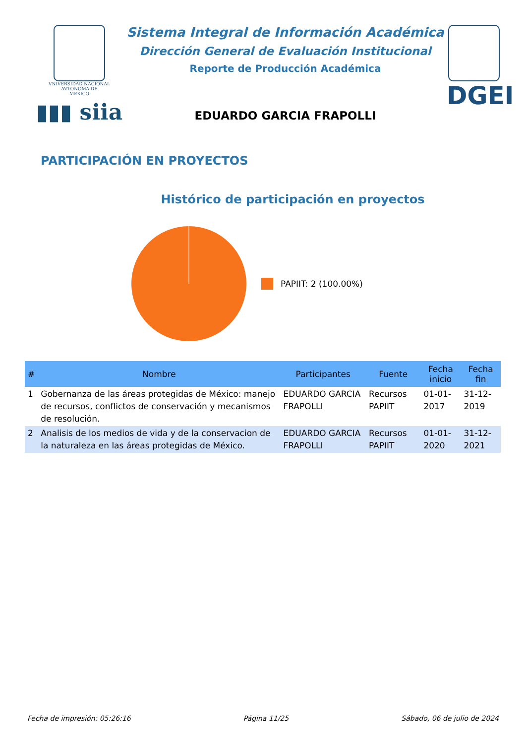VNIVERSIDAD NACIONAL
AVTONOMA DE
MEXICO
▮▮▮ siia
Sistema Integral de Información Académica
Dirección General de Evaluación Institucional
Reporte de Producción Académica
EDUARDO GARCIA FRAPOLLI
DGEI
PARTICIPACIÓN EN PROYECTOS
Histórico de participación en proyectos
PAPIIT: 2 (100.00%)
| # | Nombre | Participantes | Fuente | Fecha inicio | Fecha fin |
| --- | --- | --- | --- | --- | --- |
| 1 | Gobernanza de las áreas protegidas de México: manejo de recursos, conflictos de conservación y mecanismos de resolución. | EDUARDO GARCIA FRAPOLLI | Recursos PAPIIT | 01-01-2017 | 31-12-2019 |
| 2 | Analisis de los medios de vida y de la conservacion de la naturaleza en las áreas protegidas de México. | EDUARDO GARCIA FRAPOLLI | Recursos PAPIIT | 01-01-2020 | 31-12-2021 |
Fecha de impresión: 05:26:16 Página 11/25 Sábado, 06 de julio de 2024